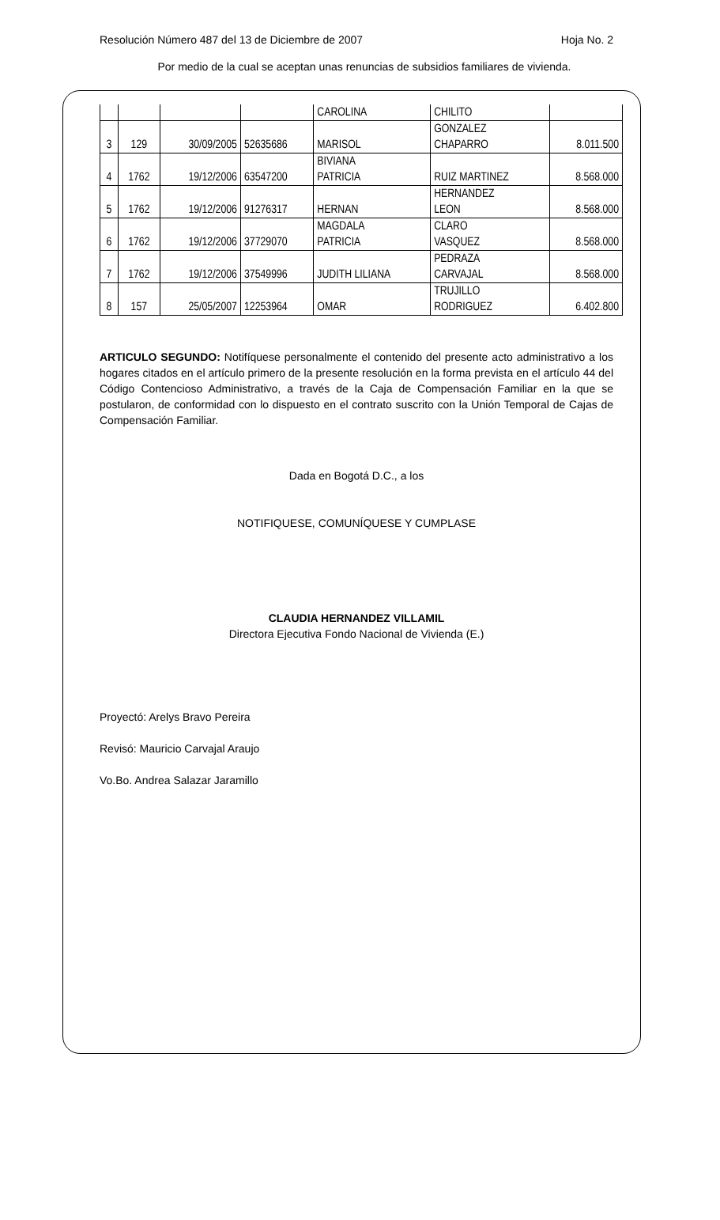Resolución Número 487 del 13 de Diciembre de 2007 Hoja No. 2
Por medio de la cual se aceptan unas renuncias de subsidios familiares de vivienda.
| | | | | CAROLINA | CHILITO | |
| 3 | 129 | 30/09/2005 | 52635686 | MARISOL | GONZALEZ CHAPARRO | 8.011.500 |
| 4 | 1762 | 19/12/2006 | 63547200 | BIVIANA PATRICIA | RUIZ MARTINEZ | 8.568.000 |
| 5 | 1762 | 19/12/2006 | 91276317 | HERNAN | HERNANDEZ LEON | 8.568.000 |
| 6 | 1762 | 19/12/2006 | 37729070 | MAGDALA PATRICIA | CLARO VASQUEZ | 8.568.000 |
| 7 | 1762 | 19/12/2006 | 37549996 | JUDITH LILIANA | PEDRAZA CARVAJAL | 8.568.000 |
| 8 | 157 | 25/05/2007 | 12253964 | OMAR | TRUJILLO RODRIGUEZ | 6.402.800 |
ARTICULO SEGUNDO: Notifíquese personalmente el contenido del presente acto administrativo a los hogares citados en el artículo primero de la presente resolución en la forma prevista en el artículo 44 del Código Contencioso Administrativo, a través de la Caja de Compensación Familiar en la que se postularon, de conformidad con lo dispuesto en el contrato suscrito con la Unión Temporal de Cajas de Compensación Familiar.
Dada en Bogotá D.C., a los
NOTIFIQUESE, COMUNÍQUESE Y CUMPLASE
CLAUDIA HERNANDEZ VILLAMIL
Directora Ejecutiva Fondo Nacional de Vivienda (E.)
Proyectó: Arelys Bravo Pereira
Revisó: Mauricio Carvajal Araujo
Vo.Bo. Andrea Salazar Jaramillo